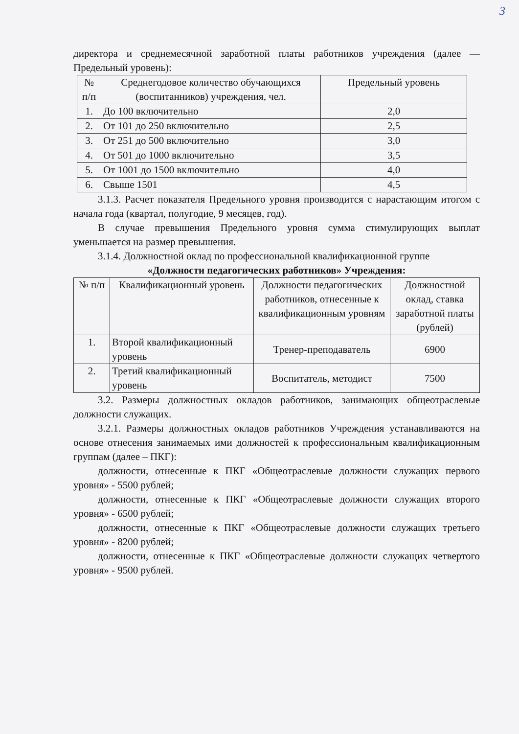3
директора и среднемесячной заработной платы работников учреждения (далее — Предельный уровень):
| № п/п | Среднегодовое количество обучающихся (воспитанников) учреждения, чел. | Предельный уровень |
| --- | --- | --- |
| 1. | До 100 включительно | 2,0 |
| 2. | От 101 до 250 включительно | 2,5 |
| 3. | От 251 до 500 включительно | 3,0 |
| 4. | От 501 до 1000 включительно | 3,5 |
| 5. | От 1001 до 1500 включительно | 4,0 |
| 6. | Свыше 1501 | 4,5 |
3.1.3. Расчет показателя Предельного уровня производится с нарастающим итогом с начала года (квартал, полугодие, 9 месяцев, год).
В случае превышения Предельного уровня сумма стимулирующих выплат уменьшается на размер превышения.
3.1.4. Должностной оклад по профессиональной квалификационной группе
«Должности педагогических работников» Учреждения:
| № п/п | Квалификационный уровень | Должности педагогических работников, отнесенные к квалификационным уровням | Должностной оклад, ставка заработной платы (рублей) |
| --- | --- | --- | --- |
| 1. | Второй квалификационный уровень | Тренер-преподаватель | 6900 |
| 2. | Третий квалификационный уровень | Воспитатель, методист | 7500 |
3.2. Размеры должностных окладов работников, занимающих общеотраслевые должности служащих.
3.2.1. Размеры должностных окладов работников Учреждения устанавливаются на основе отнесения занимаемых ими должностей к профессиональным квалификационным группам (далее – ПКГ):
должности, отнесенные к ПКГ «Общеотраслевые должности служащих первого уровня» - 5500 рублей;
должности, отнесенные к ПКГ «Общеотраслевые должности служащих второго уровня» - 6500 рублей;
должности, отнесенные к ПКГ «Общеотраслевые должности служащих третьего уровня» - 8200 рублей;
должности, отнесенные к ПКГ «Общеотраслевые должности служащих четвертого уровня» - 9500 рублей.